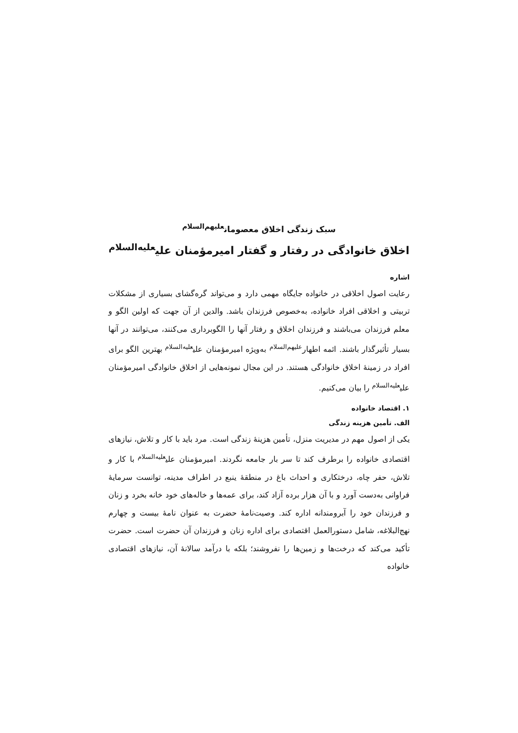سبک زندگی اخلاق معصومان<sup>علیهم‌السلام</sup>
اخلاق خانوادگی در رفتار و گفتار امیرمؤمنان علی<sup>علیه‌السلام</sup>
اشاره
رعایت اصول اخلاقی در خانواده جایگاه مهمی دارد و می‌تواند گره‌گشای بسیاری از مشکلات تربیتی و اخلاقی افراد خانواده، به‌خصوص فرزندان باشد. والدین از آن جهت که اولین الگو و معلم فرزندان می‌باشند و فرزندان اخلاق و رفتار آنها را الگوبرداری می‌کنند، می‌توانند در آنها بسیار تأثیرگذار باشند. ائمه اطهار<sup>علیهم‌السلام</sup> به‌ویژه امیرمؤمنان علی<sup>علیه‌السلام</sup> بهترین الگو برای افراد در زمینهٔ اخلاق خانوادگی هستند. در این مجال نمونه‌هایی از اخلاق خانوادگی امیرمؤمنان علی<sup>علیه‌السلام</sup> را بیان می‌کنیم.
۱. اقتصاد خانواده
الف. تأمین هزینه زندگی
یکی از اصول مهم در مدیریت منزل، تأمین هزینهٔ زندگی است. مرد باید با کار و تلاش، نیازهای اقتصادی خانواده را برطرف کند تا سر بار جامعه نگردند. امیرمؤمنان علی<sup>علیه‌السلام</sup> با کار و تلاش، حفر چاه، درختکاری و احداث باغ در منطقهٔ ینبع در اطراف مدینه، توانست سرمایهٔ فراوانی به‌دست آورد و با آن هزار برده آزاد کند، برای عمه‌ها و خاله‌های خود خانه بخرد و زنان و فرزندان خود را آبرومندانه اداره کند. وصیت‌نامهٔ حضرت به عنوان نامهٔ بیست و چهارم نهج‌البلاغه، شامل دستورالعمل اقتصادی برای اداره زنان و فرزندان آن حضرت است. حضرت تأکید می‌کند که درخت‌ها و زمین‌ها را نفروشند؛ بلکه با درآمد سالانهٔ آن، نیازهای اقتصادی خانواده